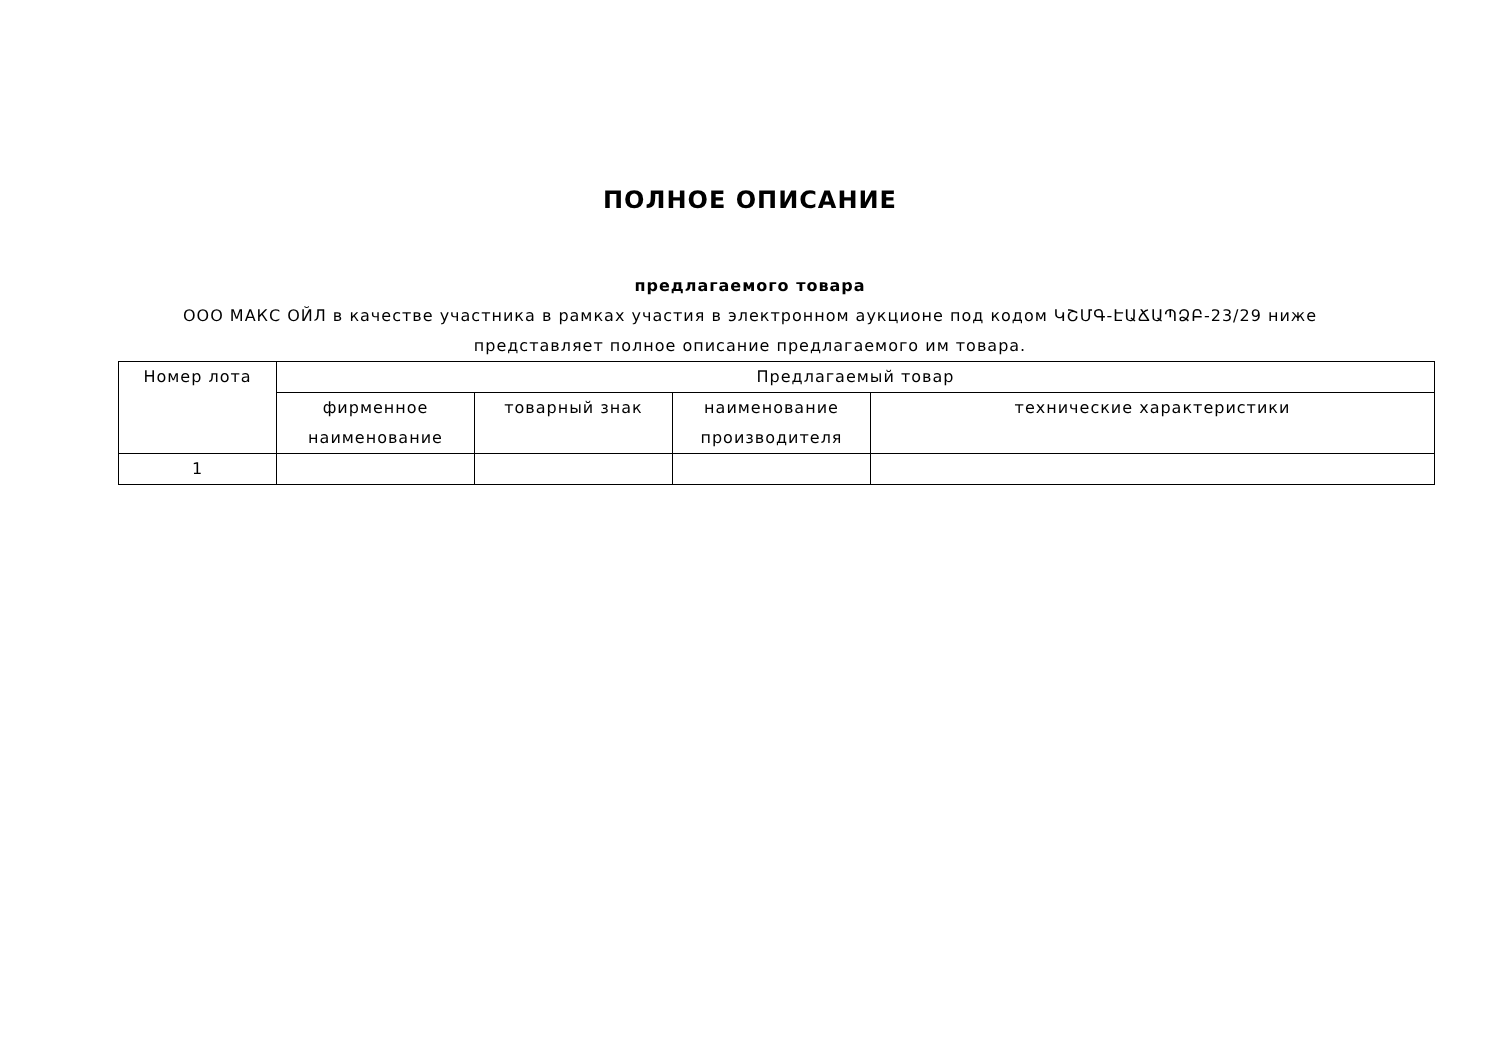ПОЛНОЕ ОПИСАНИЕ
предлагаемого товара
ООО МАКС ОЙЛ в качестве участника в рамках участия в электронном аукционе под кодом ԿՇՄԳ-ԷԱՃԱՊՁԲ-23/29 ниже представляет полное описание предлагаемого им товара.
| Номер лота | Предлагаемый товар | | | |
| --- | --- | --- | --- | --- |
| | фирменное наименование | товарный знак | наименование производителя | технические характеристики |
| 1 | | | | |